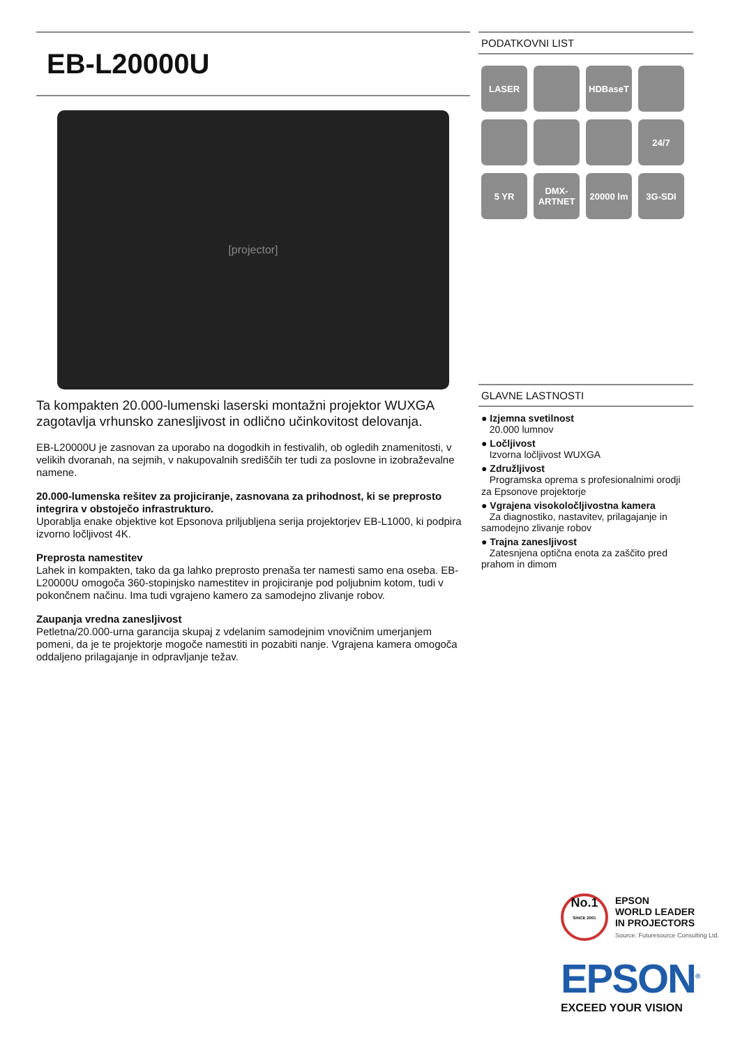EB-L20000U
[projector]
Ta kompakten 20.000-lumenski laserski montažni projektor WUXGA zagotavlja vrhunsko zanesljivost in odlično učinkovitost delovanja.
EB-L20000U je zasnovan za uporabo na dogodkih in festivalih, ob ogledih znamenitosti, v velikih dvoranah, na sejmih, v nakupovalnih središčih ter tudi za poslovne in izobraževalne namene.
20.000-lumenska rešitev za projiciranje, zasnovana za prihodnost, ki se preprosto integrira v obstoječo infrastrukturo.
Uporablja enake objektive kot Epsonova priljubljena serija projektorjev EB-L1000, ki podpira izvorno ločljivost 4K.
Preprosta namestitev
Lahek in kompakten, tako da ga lahko preprosto prenaša ter namesti samo ena oseba. EB-L20000U omogoča 360-stopinjsko namestitev in projiciranje pod poljubnim kotom, tudi v pokončnem načinu. Ima tudi vgrajeno kamero za samodejno zlivanje robov.
Zaupanja vredna zanesljivost
Petletna/20.000-urna garancija skupaj z vdelanim samodejnim vnovičnim umerjanjem pomeni, da je te projektorje mogoče namestiti in pozabiti nanje. Vgrajena kamera omogoča oddaljeno prilagajanje in odpravljanje težav.
PODATKOVNI LIST
LASER
HDBaseT
24/7
5 YR
DMX-
ARTNET
20000 lm
3G-SDI
GLAVNE LASTNOSTI
● Izjemna svetilnost
20.000 lumnov
● Ločljivost
Izvorna ločljivost WUXGA
● Združljivost
Programska oprema s profesionalnimi orodji za Epsonove projektorje
● Vgrajena visokoločljivostna kamera
Za diagnostiko, nastavitev, prilagajanje in samodejno zlivanje robov
● Trajna zanesljivost
Zatesnjena optična enota za zaščito pred prahom in dimom
No.1
SINCE 2001
EPSON
WORLD LEADER
IN PROJECTORS
Source: Futuresource Consulting Ltd.
EPSON<sup>®</sup>
EXCEED YOUR VISION